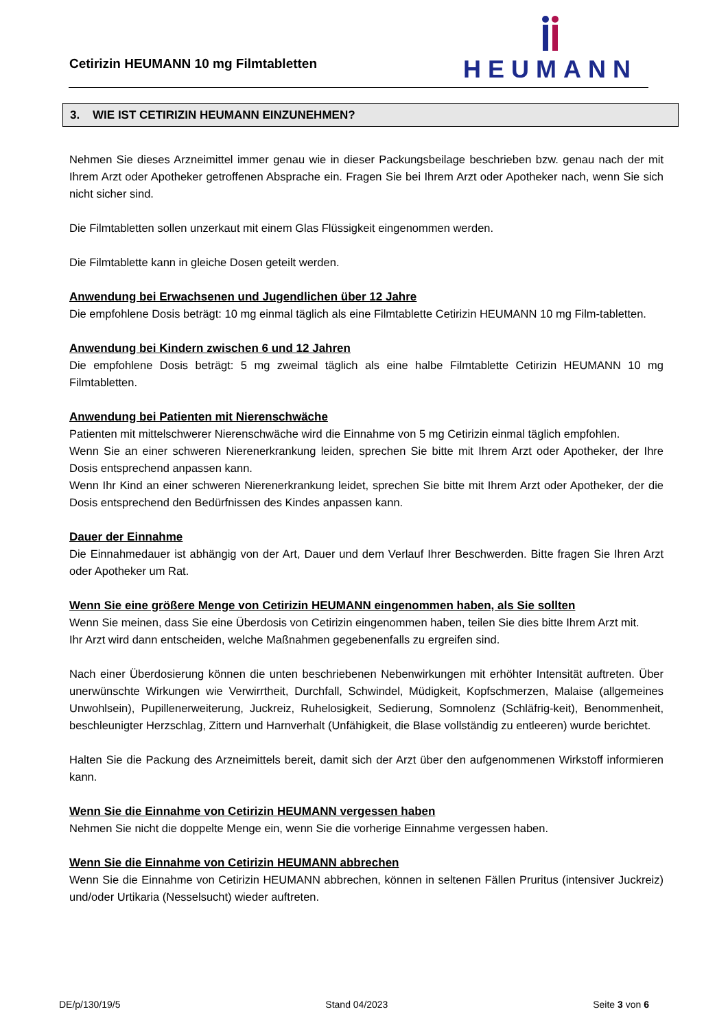Cetirizin HEUMANN 10 mg Filmtabletten
HEUMANN
3. WIE IST CETIRIZIN HEUMANN EINZUNEHMEN?
Nehmen Sie dieses Arzneimittel immer genau wie in dieser Packungsbeilage beschrieben bzw. genau nach der mit Ihrem Arzt oder Apotheker getroffenen Absprache ein. Fragen Sie bei Ihrem Arzt oder Apotheker nach, wenn Sie sich nicht sicher sind.
Die Filmtabletten sollen unzerkaut mit einem Glas Flüssigkeit eingenommen werden.
Die Filmtablette kann in gleiche Dosen geteilt werden.
Anwendung bei Erwachsenen und Jugendlichen über 12 Jahre
Die empfohlene Dosis beträgt: 10 mg einmal täglich als eine Filmtablette Cetirizin HEUMANN 10 mg Film-tabletten.
Anwendung bei Kindern zwischen 6 und 12 Jahren
Die empfohlene Dosis beträgt: 5 mg zweimal täglich als eine halbe Filmtablette Cetirizin HEUMANN 10 mg Filmtabletten.
Anwendung bei Patienten mit Nierenschwäche
Patienten mit mittelschwerer Nierenschwäche wird die Einnahme von 5 mg Cetirizin einmal täglich empfohlen.
Wenn Sie an einer schweren Nierenerkrankung leiden, sprechen Sie bitte mit Ihrem Arzt oder Apotheker, der Ihre Dosis entsprechend anpassen kann.
Wenn Ihr Kind an einer schweren Nierenerkrankung leidet, sprechen Sie bitte mit Ihrem Arzt oder Apotheker, der die Dosis entsprechend den Bedürfnissen des Kindes anpassen kann.
Dauer der Einnahme
Die Einnahmedauer ist abhängig von der Art, Dauer und dem Verlauf Ihrer Beschwerden. Bitte fragen Sie Ihren Arzt oder Apotheker um Rat.
Wenn Sie eine größere Menge von Cetirizin HEUMANN eingenommen haben, als Sie sollten
Wenn Sie meinen, dass Sie eine Überdosis von Cetirizin eingenommen haben, teilen Sie dies bitte Ihrem Arzt mit.
Ihr Arzt wird dann entscheiden, welche Maßnahmen gegebenenfalls zu ergreifen sind.
Nach einer Überdosierung können die unten beschriebenen Nebenwirkungen mit erhöhter Intensität auftreten. Über unerwünschte Wirkungen wie Verwirrtheit, Durchfall, Schwindel, Müdigkeit, Kopfschmerzen, Malaise (allgemeines Unwohlsein), Pupillenerweiterung, Juckreiz, Ruhelosigkeit, Sedierung, Somnolenz (Schläfrig-keit), Benommenheit, beschleunigter Herzschlag, Zittern und Harnverhalt (Unfähigkeit, die Blase vollständig zu entleeren) wurde berichtet.
Halten Sie die Packung des Arzneimittels bereit, damit sich der Arzt über den aufgenommenen Wirkstoff informieren kann.
Wenn Sie die Einnahme von Cetirizin HEUMANN vergessen haben
Nehmen Sie nicht die doppelte Menge ein, wenn Sie die vorherige Einnahme vergessen haben.
Wenn Sie die Einnahme von Cetirizin HEUMANN abbrechen
Wenn Sie die Einnahme von Cetirizin HEUMANN abbrechen, können in seltenen Fällen Pruritus (intensiver Juckreiz) und/oder Urtikaria (Nesselsucht) wieder auftreten.
DE/p/130/19/5 Stand 04/2023 Seite 3 von 6